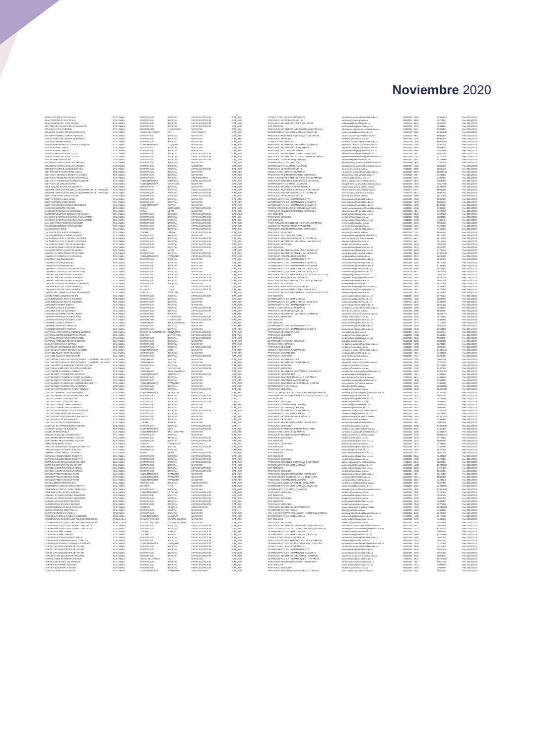Noviembre 2020
| BLANCO PEÑA ROSA CECILIA | COLOMBIA | BOGOTA D.C. | BOGOTA | ESPECIALIZACION | CAT_ASO | CONSULTORIO JURIDICO(CAMPUS) | consultorio.juridico@unimilitar.edu.co | 6500000 - 3206 | 13449640 | Res 0010/2020 |
| BLANCO PEÑA ROSA CECILIA | COLOMBIA | BOGOTA D.C. | BOGOTA | ESPECIALIZACION | CAT_ASO | PREGRADO DERECHO(CAMPUS) | derecho@unimilitar.edu.co | 6500000 - 3199 | 3870400 | Res 0010/2020 |
| BLANCO ROMERO JOSE PEDRO | COLOMBIA | BOGOTA D.C. | BOGOTA | ESPECIALIZACION | CAT_AUX | PREGRADO INGENIERIA CIVIL A DISTANCIA | icdistancia@unimilitar.edu.co | 7480333 - 6841 | 7992000 | Res 0010/2020 |
| BOHORQUEZ YUNIS CARLOS EDUARDO | COLOMBIA | BOGOTA D.C. | BOGOTA | ESPECIALIZACION | CAT_AUX | ESP. MEDICAS | post.medicina@unimilitar.edu.co | 6500000 - 2042 | 4644480 | Res 0010/2020 |
| BOLAÑO LOPEZ FABRIZIO | COLOMBIA | MAGDALENA | FUNDACION | MAGISTER | CAT_ASO | PREGRADO INGENIERIA INFORMATICA A DISTANCIA | informatica.distancia@unimilitar.edu.co | 6500000 - 8001 | 7837560 | Res 0010/2020 |
| BOLAÑOS CHAVEZ WILMAR REINERIO | COLOMBIA | VALLE DEL CAUCA | CALI | DOCTORADO | CAT_ASO | DEPARTAMENTO DE MATEMATICAS (CAMPUS) | matematicas@unimilitar.edu.co | 6500000 - 3055 | 13449640 | Res 0010/2020 |
| BOLIVAR RAMIREZ JORGE ENRIQUE | COLOMBIA | BOGOTA D.C. | BOGOTA | MAGISTER | CAT_ASO | PREGRADO ADMON DE EMPRESAS A DISTANCIA | admon.distancia@unimilitar.edu.co | 7480333 - 6841 | 6095880 | Res 0010/2020 |
| BONILLA BRICEÑO JAVIER FERNANDO | COLOMBIA | BOGOTA D.C. | BOGOTA | MAGISTER | CAT_ASO | PREGRADO MEDICINA | medicina@unimilitar.edu.co | 6500000 - 2048 | 1935200 | Res 0010/2020 |
| BONILLA CORREA MABEL | COLOMBIA | BOGOTA D.C. | BOGOTA | MAGISTER | CAT_ASO | CONSULTORIO JURIDICO | consultorio.juridico@unimilitar.edu.co | 6500000 - 1339 | 16062160 | Res 0010/2020 |
| BONILLA HERNANDEZ CESAR ALEXANDER | COLOMBIA | CUNDINAMARCA | FUQUENE | MAGISTER | CAT_AUX | PREGRADO INGENIERIA INDUSTRIAL (CAMPUS) | ingenieria.campus@unimilitar.edu.co | 6500000 - 3245 | 6290000 | Res 0010/2020 |
| BONILLA PEREZ AMED | COLOMBIA | BOGOTA D.C. | BOGOTA | MAGISTER | CAT_AUX | PREGRADO INGENIERIA CIVIL(CAMPUS) | ingenieria.campus@unimilitar.edu.co | 6500000 - 3008 | 9095440 | Res 0010/2020 |
| BONILLA PEREZ AMED | COLOMBIA | BOGOTA D.C. | BOGOTA | MAGISTER | CAT_ASO | PREGRADO BIOLOGIA APLICADA | programa.biologia@unimilitar.edu.co | 6500000 - 3085 | 2902800 | Res 0010/2020 |
| BONILLA RINCON PEDRO LUCIO | COLOMBIA | BOGOTA D.C. | BOGOTA | ESPECIALIZACION | CAT_AUX | PREGRADO ADMINISTRACION DE EMPRESAS | administracion@unimilitar.edu.co | 6500000 - 1317 | 2960000 | Res 0010/2020 |
| BONILLA RINCON PEDRO LUCIO | COLOMBIA | BOGOTA D.C. | BOGOTA | ESPECIALIZACION | CAT_AUX | PREGRADO INGENIERIA DE TELECOMUNICACIONES | ingtelecomunicaciones@unimilitar.edu.co | 6500000 - 1282 | 2220000 | Res 0010/2020 |
| BORJA PARRA ANA ELSA | COLOMBIA | BOGOTA D.C. | BOGOTA | ESPECIALIZACION | CAT_AUX | PREGRADO CONTADURIA(CAMPUS) | contaduria@unimilitar.edu.co | 6500000 - 3191 | 11707960 | Res 0010/2020 |
| BOURDON GARCIA JOSE ALEJANDRO | COLOMBIA | BOGOTA D.C. | BOGOTA | MAGISTER | CAT_AUX | DEPARTAMENTO DE QUIMICA | departamento.quimica@unimilitar.edu.co | 6500000 - 1526 | 4292000 | Res 0010/2020 |
| BOURDON GARCIA JOSE ALEJANDRO | COLOMBIA | BOGOTA D.C. | BOGOTA | MAGISTER | CAT_AUX | DEPARTAMENTO QUIMICA (CAMPUS) | departamento.quimica@unimilitar.edu.co | 6500000 - 1526 | 6954000 | Res 0010/2020 |
| BRICEÑO TORRES JUAN SEBASTIAN | COLOMBIA | BOGOTA D.C. | BOGOTA | ESPECIALIZACION | CAT_AUX | PREGRADO DERECHO(CAMPUS) | derecho@unimilitar.edu.co | 6500000 - 3199 | 6956000 | Res 0010/2020 |
| BRITTON NIETO STEPHANIE DAYAN | COLOMBIA | BOGOTA D.C. | BOGOTA | MAGISTER | CAT_ASO | CONSULTORIO JURIDICO(CAMPUS) | consultorio.juridico@unimilitar.edu.co | 6500000 - 3206 | 10827120 | Res 0010/2020 |
| BUITRAGO MORALES ERNESTO CAMILO | COLOMBIA | BOGOTA D.C. | BOGOTA | MAGISTER | CAT_ASO | PREGRADO ADMINISTRACION DE EMPRESAS | administracion@unimilitar.edu.co | 6500000 - 1317 | 7353760 | Res 0010/2020 |
| BUITRAGO PERDOMO MARTHA PATRICIA | COLOMBIA | BOGOTA D.C. | BOGOTA | UNIVERSITARIO | CAT_AUX | PREG. RELACIONES INTERN. Y EST. POL (CAMPUS) | relinternal@unimilitar.edu.co | 6500000 - 3033 | 8288000 | Res 0010/2020 |
| BUITRAGO RODRIGUEZ BLANCA AURORA | COLOMBIA | CUNDINAMARCA | GUAYABAL | ESPECIALIZACION | CAT_AUX | PREGRADO ADMON DE EMPRESAS A DISTANCIA | admon.distancia@unimilitar.edu.co | 7480333 - 6841 | 2664000 | Res 0010/2020 |
| BUITRAGO VILLANUEVA IVON | COLOMBIA | CUNDINAMARCA | GIRARDOT | MAGISTER | CAT_AUX | DEPARTAMENTO QUIMICA (CAMPUS) | departamento.quimica@unimilitar.edu.co | 6500000 - 1526 | 11618000 | Res 0010/2020 |
| BULA GAZABON CARLOS ALBERTO | COLOMBIA | BOGOTA D.C. | BOGOTA | MAGISTER | CAT_AUX | PREGRADO INGENIERIA MECATRONICA | ingmecatronica@unimilitar.edu.co | 6500000 - 1279 | 8224600 | Res 0010/2020 |
| BURBANO VARGAS HALMA CLAUDIA PATRICIA DEL ROSARIO | COLOMBIA | BOGOTA D.C. | BOGOTA | ESPECIALIZACION | CAT_AUX | PREGRADO ADMON DE EMPRESAS A DISTANCIA | admon.distancia@unimilitar.edu.co | 7480333 - 6841 | 1998000 | Res 0010/2020 |
| BURBANO VARGAS HALMA CLAUDIA PATRICIA DEL ROSARIO | COLOMBIA | BOGOTA D.C. | BOGOTA | ESPECIALIZACION | CAT_AUX | PREGRADO ADMON SEGURIDAD A DISTANCIA | asso.distancia@unimilitar.edu.co | 7480333 - 6841 | 3996000 | Res 0010/2020 |
| BUSTOS BUSTOS DIEGO FELIPE | COLOMBIA | BOGOTA D.C. | BOGOTA | ESPECIALIZACION | CAT_ASO | PREGRADO DERECHO(CAMPUS) | derecho@unimilitar.edu.co | 6500000 - 3199 | 5612080 | Res 0010/2020 |
| BUSTOS PARRA LINDA DIANA | COLOMBIA | BOGOTA D.C. | BOGOTA | MAGISTER | CAT_ASO | DEPARTAMENTO DE HUMANIDADES **** | humanidades@unimilitar.edu.co | 6500000 - 2179 | 1935200 | Res 0010/2020 |
| BUSTOS PARRA LINDA DIANA | COLOMBIA | BOGOTA D.C. | BOGOTA | MAGISTER | CAT_ASO | DEPARTAMENTO DE HUMANIDADES CAMPUS | humanidades@unimilitar.edu.co | 6500000 - 2179 | 9095440 | Res 0010/2020 |
| BUSTOS QUINTERO MARIA MERCEDES | COLOMBIA | CUNDINAMARCA | SUPATA | MAGISTER | CAT_AUX | DEPARTAMENTO DE HUMANIDADES CAMPUS | humanidades@unimilitar.edu.co | 6500000 - 2179 | 1480000 | Res 0010/2020 |
| CABEZAS BURBANO YACIRO | COLOMBIA | CAUCA | ALMAGUER | ESPECIALIZACION | CAT_AUX | TECNOLOGIA EN ELECT Y COMUNICACIONES | ingtelecomunicaciones@unimilitar.edu.co | 6500000 - 1282 | 6290000 | Res 0010/2020 |
| CABRERA GONZALEZ LUIS MIGUEL | COLOMBIA | HUILA | NEIVA | MAGISTER | CAT_ASO | PREGRADO ADMINISTRACION DE EMPRESAS | administracion@unimilitar.edu.co | 6500000 - 1317 | 8224600 | Res 0010/2020 |
| CABRERA VILLEGAS MANUEL FERNANDO | COLOMBIA | BOGOTA D.C. | BOGOTA | ESPECIALIZACION | CAT_AUX | ESP. MEDICAS | post.medicina@unimilitar.edu.co | 6500000 - 2042 | 5757220 | Res 0010/2020 |
| CACERES CASTRILLON DOUGLAS ALDEMAR | COLOMBIA | BOGOTA D.C. | BOGOTA | ESPECIALIZACION | CAT_ASI | PREGRADO MEDICINA | medicina@unimilitar.edu.co | 6500000 - 2048 | 3567200 | Res 0010/2020 |
| CACERES CASTRILLON DOUGLAS ALDEMAR | COLOMBIA | BOGOTA D.C. | BOGOTA | ESPECIALIZACION | CAT_ASI | ESP. MEDICAS | post.medicina@unimilitar.edu.co | 6500000 - 2042 | 4280640 | Res 0010/2020 |
| CADAVID OTERO MARGARITA MARIA | COLOMBIA | BOGOTA D.C. | BOGOTA | ESPECIALIZACION | CAT_AUX | PREG. RELACIONES INTERN. Y EST. POL (CAMPUS) | relinternal@unimilitar.edu.co | 6500000 - 3033 | 6956000 | Res 0010/2020 |
| CADENA BERMUDEZ YEIMY LILIANA | COLOMBIA | BOGOTA D.C. | BOGOTA | ESPECIALIZACION | CAT_AUX | DIVISION DE BIENESTAR UNIVERSITARIO | bienestar@unimilitar.edu.co | 6500000 - 1062 | 5328000 | Res 0010/2020 |
| CADENA VIDAL RAUL | COLOMBIA | BOGOTA D.C. | BOGOTA | ESPECIALIZACION | CAT_ASO | PREGRADO ADMINISTRACION DE EMPRESAS | administracion@unimilitar.edu.co | 6500000 - 1317 | 7353760 | Res 0010/2020 |
| CALDAS LEYVA JESUS HERNANDO | COLOMBIA | TOLIMA | HONDA | ESPECIALIZACION | CAT_AUX | PREGRADO DERECHO | derecho@unimilitar.edu.co | 6500000 - 1244 | 6956000 | Res 0010/2020 |
| CALDAS MARTINEZ MARIA LEONOR | COLOMBIA | BOGOTA D.C. | BOGOTA | MAGISTER | CAT_ASO | PREGRADO BIOLOGIA APLICADA | programa.biologia@unimilitar.edu.co | 6500000 - 3085 | 5612080 | Res 0010/2020 |
| CALDERON LOPEZ CLAUDIA CAROLINA | COLOMBIA | BOGOTA D.C. | BOGOTA | ESPECIALIZACION | CAT_ASI | PREGRADO ADMON SEGURIDAD A DISTANCIA | asso.distancia@unimilitar.edu.co | 7480333 - 6841 | 5618340 | Res 0010/2020 |
| CALDERON LOPEZ CLAUDIA CAROLINA | COLOMBIA | BOGOTA D.C. | BOGOTA | ESPECIALIZACION | CAT_ASI | PREGRADO INGENIERIA INDUSTRIAL A DISTANCIA | iidistancia@unimilitar.edu.co | 7480333 - 6841 | 4815720 | Res 0010/2020 |
| CALDERON URIBE OSCAR HERNANDO | COLOMBIA | BOGOTA D.C. | BOGOTA | ESPECIALIZACION | CAT_AUX | PREGRADO MEDICINA | medicina@unimilitar.edu.co | 6500000 - 2048 | 2960000 | Res 0010/2020 |
| CALDERON URIBE OSCAR HERNANDO | COLOMBIA | BOGOTA D.C. | BOGOTA | ESPECIALIZACION | CAT_AUX | ESP. MEDICAS | post.medicina@unimilitar.edu.co | 6500000 - 2042 | 3552000 | Res 0010/2020 |
| CALLEJAS BASTO JOSE FERNANDO | COLOMBIA | HUILA | NEIVA | MAGISTER | CAT_AUX | PREGRADO INGENIERIA BIOMEDICA (CAMPUS) | ing.biomedica@unimilitar.edu.co | 6500000 - 3008 | 6777680 | Res 0010/2020 |
| CAMACHO CHAVES MILTON ANTONIO | COLOMBIA | BOGOTA D.C. | BOGOTA | ESPECIALIZACION | CAT_ASO | PREGRADO INGENIERIA AMBIENTAL (CAMPUS) | ing.ambiental@unimilitar.edu.co | 6500000 - 3008 | 14320480 | Res 0010/2020 |
| CAMACHO GONZALEZ OLGA LUCIA | COLOMBIA | CUNDINAMARCA | ZIPAQUIRA | ESPECIALIZACION | CAT_AUX | PREGRADO CONTADURIA(CAMPUS) | contaduria@unimilitar.edu.co | 6500000 - 3191 | 5624000 | Res 0010/2020 |
| CAMARGO ALDANA MIGUEL | COLOMBIA | BOGOTA D.C. | BOGOTA | MAGISTER | CAT_ASO | DEPARTAMENTO DE HUMANIDADES **** | humanidades@unimilitar.edu.co | 6500000 - 2179 | 1935200 | Res 0010/2020 |
| CAMARGO ALDANA MIGUEL | COLOMBIA | BOGOTA D.C. | BOGOTA | MAGISTER | CAT_ASO | DEPARTAMENTO DE HUMANIDADES CAMPUS | humanidades@unimilitar.edu.co | 6500000 - 2179 | 5612080 | Res 0010/2020 |
| CAMARGO ALDANA MIGUEL | COLOMBIA | BOGOTA D.C. | BOGOTA | MAGISTER | CAT_ASO | DEPARTAMENTO DE HUMANIDADES MEDICINA | humanidades@unimilitar.edu.co | 6500000 - 2179 | 1741680 | Res 0010/2020 |
| CAMARGO CASTRO CLAUDIA HELENA | COLOMBIA | BOGOTA D.C. | BOGOTA | MAGISTER | CAT_ASO | DEPARTAMENTO DE MATEMATICAS (CAMPUS) | matematicas@unimilitar.edu.co | 6500000 - 3055 | 3870400 | Res 0010/2020 |
| CAMARGO CASTRO CLAUDIA HELENA | COLOMBIA | BOGOTA D.C. | BOGOTA | MAGISTER | CAT_ASO | DEPARTAMENTO DE MATEMATICAS - DIST 2013 | matematicas@unimilitar.edu.co | 7480333 - 6841 | 2613520 | Res 0010/2020 |
| CAMERO ANGARITA FABIO ENRIQUE | COLOMBIA | BOGOTA D.C. | BOGOTA | ESPECIALIZACION | CAT_AUX | PREGRADO RELACIONES INTER Y ESTUDIOS POLITICOS | relinternal@unimilitar.edu.co | 6500000 - 1344 | 2960000 | Res 0010/2020 |
| CAMERO ANGARITA FABIO ENRIQUE | COLOMBIA | BOGOTA D.C. | BOGOTA | ESPECIALIZACION | CAT_AUX | PREGRADO ADMON DE LA SEGURIDAD | seguridad.integral@unimilitar.edu.co | 6500000 - 1346 | 5624000 | Res 0010/2020 |
| CAMERO ANGARITA FABIO ENRIQUE | COLOMBIA | BOGOTA D.C. | BOGOTA | ESPECIALIZACION | CAT_AUX | PREG. RELACIONES INTERN. Y EST. POL (CAMPUS) | relinternal@unimilitar.edu.co | 6500000 - 3033 | 2960000 | Res 0010/2020 |
| CANALES RODRIGUEZ MARIO FERNANDO | COLOMBIA | BOGOTA D.C. | BOGOTA | MAGISTER | CAT_ASO | PREGRADO ECONOMIA | economia@unimilitar.edu.co | 6500000 - 1318 | 5612080 | Res 0010/2020 |
| CANARIA BURGOS LUIS EDUARDO | COLOMBIA | BOYACA | TUNJA | ESPECIALIZACION | CAT_ASO | PREGRADO ADMON DE LA SEGURIDAD | seguridad.integral@unimilitar.edu.co | 6500000 - 1346 | 7353760 | Res 0010/2020 |
| CANARIA BURGOS LUIS EDUARDO | COLOMBIA | BOYACA | TUNJA | ESPECIALIZACION | CAT_ASO | PREGRADO ADMINISTRACION DE EMPRESAS | administracion@unimilitar.edu.co | 6500000 - 1317 | 3870400 | Res 0010/2020 |
| CANCELADO FRANCO HENRY EDELBERTO | COLOMBIA | CAUCA | POPAYAN | MAGISTER | CAT_ASO | PREGRADO RELACIONES INTER Y ESTUDIOS POLITICOS | relinternal@unimilitar.edu.co | 6500000 - 1344 | 3676880 | Res 0010/2020 |
| CANRO CABRA ANDRES FELIPE | COLOMBIA | BOGOTA D.C. | BOGOTA | ESPECIALIZACION | CAT_AUX | ESP. MEDICAS | post.medicina@unimilitar.edu.co | 6500000 - 2042 | 1776000 | Res 0010/2020 |
| CAÑON RINCON CARLOS ALBERTO | COLOMBIA | BOGOTA D.C. | BOGOTA | MAGISTER | CAT_ASO | DEPARTAMENTO DE MATEMATICAS | matematicas@unimilitar.edu.co | 6500000 - 1520 | 2902800 | Res 0010/2020 |
| CAÑON RINCON CARLOS ALBERTO | COLOMBIA | BOGOTA D.C. | BOGOTA | MAGISTER | CAT_ASO | DEPARTAMENTO DE MATEMATICAS - DIST 2013 | matematicas@unimilitar.edu.co | 7480333 - 6841 | 7837560 | Res 0010/2020 |
| CARDENAS SIERRA MATEO | COLOMBIA | BOGOTA D.C. | BOGOTA | MAGISTER | CAT_AUX | DEPARTAMENTO DE HUMANIDADES **** | humanidades@unimilitar.edu.co | 6500000 - 2179 | 2960000 | Res 0010/2020 |
| CARDENAS VELEZ EDUARDO | COLOMBIA | BOGOTA D.C. | BOGOTA | ESPECIALIZACION | CAT_ASO | CONSULTORIO JURIDICO(CAMPUS) | consultorio.juridico@unimilitar.edu.co | 6500000 - 3206 | 7353760 | Res 0010/2020 |
| CARDENAS VELEZ EDUARDO | COLOMBIA | BOGOTA D.C. | BOGOTA | ESPECIALIZACION | CAT_ASO | PREGRADO DERECHO(CAMPUS) | derecho@unimilitar.edu.co | 6500000 - 3199 | 9095440 | Res 0010/2020 |
| CARDOZO GUZMAN OSCAR JAVIER | COLOMBIA | BOGOTA D.C. | BOGOTA | MAGISTER | CAT_ASO | PREGRADO INGENIERIA INDUSTRIAL (CAMPUS) | ingenieria.campus@unimilitar.edu.co | 6500000 - 3245 | 10827120 | Res 0010/2020 |
| CARMONA PERTUZ VICENTE JOSE | COLOMBIA | MAGDALENA | FUNDACION | ESPECIALIZACION | CAT_ASO | PREGRADO MEDICINA | medicina@unimilitar.edu.co | 6500000 - 2048 | 3870400 | Res 0010/2020 |
| CARMONA PERTUZ VICENTE JOSE | COLOMBIA | MAGDALENA | FUNDACION | ESPECIALIZACION | CAT_ASO | ESP. MEDICAS | post.medicina@unimilitar.edu.co | 6500000 - 2042 | 4644480 | Res 0010/2020 |
| CARREÑO JAIMES MARISOL | COLOMBIA | SANTANDER | BUCARAMANGA | MAGISTER | CAT_ASO | ESP. MEDICAS | post.medicina@unimilitar.edu.co | 6500000 - 2042 | 2322240 | Res 0010/2020 |
| CARREÑO MORENO PATRICIA | COLOMBIA | BOGOTA D.C. | BOGOTA | MAGISTER | CAT_ASO | DEPARTAMENTO DE HUMANIDADES **** | humanidades@unimilitar.edu.co | 6500000 - 2179 | 3580120 | Res 0010/2020 |
| CARREÑO MORENO PATRICIA | COLOMBIA | BOGOTA D.C. | BOGOTA | MAGISTER | CAT_ASO | DEPARTAMENTO DE HUMANIDADES CAMPUS | humanidades@unimilitar.edu.co | 6500000 - 2179 | 1451400 | Res 0010/2020 |
| CARVAJAL CONTRERAS CARMEN MARISOL | COLOMBIA | NORTE DE SANTANDER | CHINACOTA | ESPECIALIZACION | CAT_AUX | PREGRADO INGENIERIA CIVIL | ingcivil@unimilitar.edu.co | 6500000 - 1276 | 6956000 | Res 0010/2020 |
| CARVAJAL HERRERA MARTIN ULPIANO | COLOMBIA | BOLIVAR | CARTAGENA | ESPECIALIZACION | CAT_ASO | PREGRADO MEDICINA | medicina@unimilitar.edu.co | 6500000 - 2048 | 1935200 | Res 0010/2020 |
| CARVAJAL PEREZ IVON ESTEPHANIE | COLOMBIA | BOGOTA D.C. | BOGOTA | ESPECIALIZACION | CAT_AUX | ESP. MEDICAS | post.medicina@unimilitar.edu.co | 6500000 - 2042 | 1184000 | Res 0010/2020 |
| CARVAJAL TABORDA EDUAR ENRIQUE | COLOMBIA | BOGOTA D.C. | BOGOTA | MAGISTER | CAT_AUX | DEPARTAMENTO FISICA (CAMPUS) | fisica@unimilitar.edu.co | 6500000 - 3052 | 6290000 | Res 0010/2020 |
| CASAS RAMOS YUDY NATALIA | COLOMBIA | BOGOTA D.C. | BOGOTA | MAGISTER | CAT_AUX | CONSULTORIO JURIDICO | consultorio.juridico@unimilitar.edu.co | 6500000 - 1339 | 5624000 | Res 0010/2020 |
| CASTAÑEDA CASTAÑEDA MIKE JIMMY | COLOMBIA | BOGOTA D.C. | BOGOTA | ESPECIALIZACION | CAT_TIT | PREGRADO MEDICINA | medicina@unimilitar.edu.co | 6500000 - 2048 | 8097600 | Res 0010/2020 |
| CASTAÑEDA TORRES GERMAN ALONSO | COLOMBIA | CUNDINAMARCA | COTA | MAGISTER | CAT_ASO | CONSULTORIO JURIDICO(CAMPUS) | consultorio.juridico@unimilitar.edu.co | 6500000 - 3206 | 13449640 | Res 0010/2020 |
| CASTELBLANCO OMAR EDUARDO | COLOMBIA | BOGOTA D.C. | BOGOTA | MAGISTER | CAT_ASO | PREGRADO CONTADURIA | contaduria@unimilitar.edu.co | 6500000 - 1313 | 7353760 | Res 0010/2020 |
| CASTELBLANCO GOMEZ WILSON | COLOMBIA | BOGOTA D.C. | BOGOTA | ESPECIALIZACION | CAT_AUX | PREGRADO DERECHO | derecho@unimilitar.edu.co | 6500000 - 1244 | 5624000 | Res 0010/2020 |
| CASTELLANOS BALLESTEROS FRANCETH JUSTINE EDUARDO | COLOMBIA | SANTANDER | SAN GIL | MAGISTER | CAT_AUX | PREGRADO INGENIERIA CIVIL | ingcivil@unimilitar.edu.co | 6500000 - 1276 | 2960000 | Res 0010/2020 |
| CASTELLANOS BALLESTEROS FRANCETH JUSTINE EDUARDO | COLOMBIA | SANTANDER | SAN GIL | MAGISTER | CAT_AUX | PREGRADO INGENIERIA CIVIL(CAMPUS) | ingenieria.campus@unimilitar.edu.co | 6500000 - 3008 | 2220000 | Res 0010/2020 |
| CASTELLANOS CORREDOR JORGE ELIECER | COLOMBIA | BOGOTA D.C. | BOGOTA | ESPECIALIZACION | CAT_ASO | PREGRADO MEDICINA | medicina@unimilitar.edu.co | 6500000 - 2048 | 3870400 | Res 0010/2020 |
| CASTELLAR ARBELAEZ GERARDO ENRIQUE | COLOMBIA | BOLIVAR | CARTAGENA | ESPECIALIZACION | CAT_AUX | PREGRADO MEDICINA | medicina@unimilitar.edu.co | 6500000 - 2048 | 1480000 | Res 0010/2020 |
| CASTELLANOS GABRIEL HUMBERTO | COLOMBIA | SANTANDER | BUCARAMANGA | MAGISTER | CAT_ASO | PREGRADO INGENIERIA MECATRONICA (CAMPUS) | mecatronica.campus@unimilitar.edu.co | 6500000 - 3009 | 14320480 | Res 0010/2020 |
| CASTIBLANCO CONTRERAS RICARDO | COLOMBIA | CUNDINAMARCA | CHOCONTA | ESPECIALIZACION | CAT_ASO | PREGRADO CONTADURIA | contaduria@unimilitar.edu.co | 6500000 - 1313 | 7353760 | Res 0010/2020 |
| CASTIBLANCO GONZALEZ LAURA CAROLINA | COLOMBIA | BOGOTA D.C. | BOGOTA | MAGISTER | CAT_ASI | PREGRADO ADMON SEGURIDAD A DISTANCIA | asso.distancia@unimilitar.edu.co | 7480333 - 6841 | 3483360 | Res 0010/2020 |
| CASTIBLANCO GONZALEZ LAURA CAROLINA | COLOMBIA | BOGOTA D.C. | BOGOTA | MAGISTER | CAT_ASO | PREGRADO ADMON DE LA SEGURIDAD | seguridad.integral@unimilitar.edu.co | 6500000 - 1346 | 7353760 | Res 0010/2020 |
| CASTIBLANCO RODRIGUEZ CATHERINE LISVETH | COLOMBIA | CUNDINAMARCA | ZIPAQUIRA | MAGISTER | CAT_AUX | PREGRADO ADMON DE LA SEGURIDAD CAMPUS | asso.campus@unimilitar.edu.co | 6500000 - 3092 | 4292000 | Res 0010/2020 |
| CASTIBLANCO SUAREZ RAUL EDUARDO | COLOMBIA | BOGOTA D.C. | BOGOTA | MAGISTER | CAT_ASI | DEPARTAMENTO DE FISICA | fisica@unimilitar.edu.co | 6500000 - 1532 | 11593400 | Res 0010/2020 |
| CASTILLA STIPCIANOS ALFREDO IGNACIO | COLOMBIA | BOGOTA D.C. | BOGOTA | ESPECIALIZACION | CAT_ASI | PREGRADO MEDICINA | medicina@unimilitar.edu.co | 6500000 - 2048 | 16052400 | Res 0010/2020 |
| CASTILLO RAMIREZ JULIO ALBERTO | COLOMBIA | CUNDINAMARCA | NEMOCON | MAGISTER | CAT_ASO | DPTO TECNOLOGIAS DEL CONOCIMIENTO (DISTANCIA) | tecnologias.conocimiento@unimilitar.edu.co | 6500000 - 1220 | 5225040 | Res 0010/2020 |
| CASTRO BERMUDEZ ADRIANA CAROLINA | COLOMBIA | BOGOTA D.C. | BOGOTA | ESPECIALIZACION | CAT_AUX | PREGRADO RELACIONES INTER Y ESTUDIOS POLITICOS | relinternal@unimilitar.edu.co | 6500000 - 1344 | 2960000 | Res 0010/2020 |
| CASTRO GOMEZ LUIS ANTONIO | COLOMBIA | BOGOTA D.C. | BOGOTA | ESPECIALIZACION | CAT_TIT | ESP. MEDICAS | post.medicina@unimilitar.edu.co | 6500000 - 2042 | 6478300 | Res 0010/2020 |
| CASTRO GOMEZ LUIS ANTONIO | COLOMBIA | BOGOTA D.C. | BOGOTA | ESPECIALIZACION | CAT_TIT | PREGRADO MEDICINA | medicina@unimilitar.edu.co | 6500000 - 2048 | 4048800 | Res 0010/2020 |
| CASTRO LOSADA CARLOS ARTURO | COLOMBIA | BOGOTA D.C. | BOGOTA | MAGISTER | CAT_ASO | PREGRADO CONTADURIA(CAMPUS) | contaduria@unimilitar.edu.co | 6500000 - 3191 | 9095440 | Res 0010/2020 |
| CASTRO LOSADA CARLOS ARTURO | COLOMBIA | BOGOTA D.C. | BOGOTA | MAGISTER | CAT_ASO | PREGRADO ECONOMIA (CAMPUS) | economia@unimilitar.edu.co | 6500000 - 1300 | 2999560 | Res 0010/2020 |
| CASTRO MEJIA FRANCISCO ALEXANDER | COLOMBIA | BOGOTA D.C. | BOGOTA | ESPECIALIZACION | CAT_AUX | PREGRADO INGENIERIA CIVIL(CAMPUS) | ingenieria.campus@unimilitar.edu.co | 6500000 - 3008 | 4292000 | Res 0010/2020 |
| CASTRO PARRA NESTOR EDUARDO | COLOMBIA | BOGOTA D.C. | BOGOTA | MAGISTER | CAT_TIT | DEPARTAMENTO DE MATEMATICAS | matematicas@unimilitar.edu.co | 6500000 - 1520 | 7827680 | Res 0010/2020 |
| CASTRO PESCADOR ANDRES MAURICIO | COLOMBIA | BOGOTA D.C. | BOGOTA | MAGISTER | CAT_ASO | PREGRADO INGENIERIA MECATRONICA | ingmecatronica@unimilitar.edu.co | 6500000 - 1279 | 14320480 | Res 0010/2020 |
| CASTRO RINCON JHON EDWIN | COLOMBIA | BOGOTA D.C. | BOGOTA | MAGISTER | CAT_ASO | PREGRADO DERECHO | derecho@unimilitar.edu.co | 6500000 - 1244 | 7353760 | Res 0010/2020 |
| CASTRO TRUJILLO JUAN HARVEY | COLOMBIA | TOLIMA | IBAGUE | MAGISTER | CAT_ASO | PREGRADO ADMINISTRACION DE EMPRESAS | administracion@unimilitar.edu.co | 6500000 - 1317 | 2902800 | Res 0010/2020 |
| CAYCEDO BELTRAN RUBEN ERNESTO | COLOMBIA | BOGOTA D.C. | BOGOTA | ESPECIALIZACION | CAT_TIT | PREGRADO MEDICINA | medicina@unimilitar.edu.co | 6500000 - 2048 | 13496000 | Res 0010/2020 |
| CAYCEDO DUQUE ALEJANDRA | COLOMBIA | CUNDINAMARCA | CHIA | ESPECIALIZACION | CAT_ASI | TECNOLOGIA ATENCION PRE HOSPITALARIA | medicina.social@unimilitar.edu.co | 6500000 - 3197 | 6331780 | Res 0010/2020 |
| CEDIEL PEÑA MARIELA | COLOMBIA | CUNDINAMARCA | SAN CAYETANO | MAGISTER | CAT_ASO | CONSULTORIO JURIDICO(CAMPUS) | consultorio.juridico@unimilitar.edu.co | 6500000 - 3206 | 13449640 | Res 0010/2020 |
| CENDALES LADINO EDWIN DARIO | COLOMBIA | BOGOTA D.C. | BOGOTA | MAGISTER | CAT_ASO | PREGRADO INGENIERIA MECATRONICA | ingmecatronica@unimilitar.edu.co | 6500000 - 1279 | 10827120 | Res 0010/2020 |
| CENTANARO MEZA GABRIEL ADOLFO | COLOMBIA | BOGOTA D.C. | BOGOTA | ESPECIALIZACION | CAT_ASO | PREGRADO MEDICINA | medicina@unimilitar.edu.co | 6500000 - 2048 | 3870400 | Res 0010/2020 |
| CENTANARO MEZA GABRIEL ADOLFO | COLOMBIA | BOGOTA D.C. | BOGOTA | ESPECIALIZACION | CAT_ASO | ESP. MEDICAS | post.medicina@unimilitar.edu.co | 6500000 - 2042 | 5805600 | Res 0010/2020 |
| CHACON MORENO HUGO | COLOMBIA | CAUCA | FLORENCIA | MAGISTER | CAT_ASO | PREGRADO DERECHO | derecho@unimilitar.edu.co | 6500000 - 1244 | 7353760 | Res 0010/2020 |
| CHACON ZAMBRANO LEONARDO ANDRES | COLOMBIA | SANTANDER | SAN GIL | ESPECIALIZACION | CAT_AUX | ESP. MEDICAS | post.medicina@unimilitar.edu.co | 6500000 - 2042 | 2368000 | Res 0010/2020 |
| CHACON ZAPATA JORGE ALBERTO | COLOMBIA | BOGOTA D.C. | BOGOTA | MAGISTER | CAT_AUX | PREGRADO ECONOMIA | economia@unimilitar.edu.co | 6500000 - 1318 | 9620000 | Res 0010/2020 |
| CHARRY LOPEZ MARCO LUCIANO | COLOMBIA | HUILA | NEIVA | ESPECIALIZACION | CAT_AUX | ESP. MEDICAS | post.medicina@unimilitar.edu.co | 6500000 - 2042 | 3552000 | Res 0010/2020 |
| CHASKEL HEILBRONNER ROBERTO | COLOMBIA | BOGOTA D.C. | BOGOTA | ESPECIALIZACION | CAT_ASO | ESP. MEDICAS | post.medicina@unimilitar.edu.co | 6500000 - 2042 | 4644480 | Res 0010/2020 |
| CHASKEL HEILBRONNER ROBERTO | COLOMBIA | BOGOTA D.C. | BOGOTA | ESPECIALIZACION | CAT_ASO | PREGRADO MEDICINA | medicina@unimilitar.edu.co | 6500000 - 2048 | 3870400 | Res 0010/2020 |
| CHAVES ALVARADO DIANA FERNANDA | COLOMBIA | BOGOTA D.C. | BOGOTA | ESPECIALIZACION | CAT_AUX | PREGRADO ADMON DE EMPRESAS A DISTANCIA | admon.distancia@unimilitar.edu.co | 7480333 - 6841 | 6660000 | Res 0010/2020 |
| CHAVES ESCOBAR RAFAEL FELIPE | COLOMBIA | BOGOTA D.C. | BOGOTA | MAGISTER | CAT_AUX | DEPARTAMENTO DE MATEMATICAS | matematicas@unimilitar.edu.co | 6500000 - 1520 | 11707960 | Res 0010/2020 |
| CHIQUILLO ESPITIA ANGELA MARIA | COLOMBIA | BOGOTA D.C. | BOGOTA | ESPECIALIZACION | CAT_AUX | ESP. MEDICAS | post.medicina@unimilitar.edu.co | 6500000 - 2042 | 1776000 | Res 0010/2020 |
| CHIQUILLO ESPITIA ANGELA MARIA | COLOMBIA | BOGOTA D.C. | BOGOTA | ESPECIALIZACION | CAT_AUX | PREGRADO MEDICINA | medicina@unimilitar.edu.co | 6500000 - 2048 | 2960000 | Res 0010/2020 |
| CHIQUIZA PRIETO MAGDA PILAR | COLOMBIA | CUNDINAMARCA | ZIPAQUIRA | MAGISTER | CAT_ASO | PREGRADO ADMINISTRACION DE EMPRESAS | administracion@unimilitar.edu.co | 6500000 - 1317 | 5612080 | Res 0010/2020 |
| CHIQUIZA PRIETO MAGDA PILAR | COLOMBIA | CUNDINAMARCA | ZIPAQUIRA | MAGISTER | CAT_ASO | TECNOLOGIA EN CONTABILIDAD Y TRIBUTARIA | contaduria@unimilitar.edu.co | 6500000 - 3191 | 1935200 | Res 0010/2020 |
| CHIQUIZA PRIETO MAGDA PILAR | COLOMBIA | CUNDINAMARCA | ZIPAQUIRA | MAGISTER | CAT_ASO | PREGRADO CONTADURIA(CAMPUS) | contaduria@unimilitar.edu.co | 6500000 - 3191 | 2128720 | Res 0010/2020 |
| CHISICA MAHECHA MARCELA | COLOMBIA | BOGOTA D.C. | BOGOTA | UNIVERSITARIO | CAT_AUX | TECNOLOGIA ATENCION PRE HOSPITALARIA | medicina.social@unimilitar.edu.co | 6500000 - 3197 | 2960000 | Res 0010/2020 |
| CIFUENTES GARZON JAIRO ALBERTO | COLOMBIA | BOYACA | TUTA | MAGISTER | CAT_AUX | DEPARTAMENTO DE MATEMATICAS (CAMPUS) | matematicas@unimilitar.edu.co | 6500000 - 3055 | 11707960 | Res 0010/2020 |
| CIFUENTES PORTILLO JUDY MARCELA | COLOMBIA | BOGOTA D.C. | BOGOTA | MAGISTER | CAT_AUX | DEPARTAMENTO QUIMICA (CAMPUS) | departamento.quimica@unimilitar.edu.co | 6500000 - 1526 | 12950000 | Res 0010/2020 |
| CIFUENTES ZEA JUDITH KARINA | COLOMBIA | CUNDINAMARCA | LA PALMA | ESPECIALIZACION | CAT_AUX | PREGRADO MEDICINA | medicina@unimilitar.edu.co | 6500000 - 2048 | 2220000 | Res 0010/2020 |
| CITARELLA OTERO DANILO ARMANDO | COLOMBIA | BOGOTA D.C. | BOGOTA | ESPECIALIZACION | CAT_AUX | ESP. MEDICAS | post.medicina@unimilitar.edu.co | 6500000 - 2042 | 3552000 | Res 0010/2020 |
| CITARELLA OTERO DANILO ARMANDO | COLOMBIA | BOGOTA D.C. | BOGOTA | ESPECIALIZACION | CAT_AUX | PREGRADO MEDICINA | medicina@unimilitar.edu.co | 6500000 - 2048 | 2960000 | Res 0010/2020 |
| CLAVIJO CRUZ EDGAR ORLANDO | COLOMBIA | BOGOTA D.C. | BOGOTA | ESPECIALIZACION | CAT_ASO | ESP. MEDICAS | post.medicina@unimilitar.edu.co | 6500000 - 2042 | 4644480 | Res 0010/2020 |
| CLAVIJO CRUZ EDGAR ORLANDO | COLOMBIA | BOGOTA D.C. | BOGOTA | ESPECIALIZACION | CAT_ASO | PREGRADO MEDICINA | medicina@unimilitar.edu.co | 6500000 - 2048 | 3870400 | Res 0010/2020 |
| CLAVIJO MENDOZA JUAN RICARDO | COLOMBIA | QUINDIO | ARMENIA | UNIVERSITARIO | CAT_ASO | PREGRADO INGENIERIA MECATRONICA | ingmecatronica@unimilitar.edu.co | 6500000 - 1279 | 16933000 | Res 0010/2020 |
| CLAVIJO VARGAS NINA STELLA | COLOMBIA | BOGOTA D.C. | BOGOTA | MAGISTER | CAT_TIT | DEPARTAMENTO DE FISICA | fisica@unimilitar.edu.co | 6500000 - 1532 | 9342320 | Res 0010/2020 |
| CLIVIO HERNANDEZ CAMILA | COLOMBIA | BOGOTA D.C. | BOGOTA | MAGISTER | CAT_AUX | TEC. EN GESTION Y PRODUCCION HORTICOLA CAMPUS | tecnologia.horticultura@unimilitar.edu.co | 6500000 - 3183 | 5624000 | Res 0010/2020 |
| COHECHA TORRES CAMILO HUMBERTO | COLOMBIA | CUNDINAMARCA | CAQUEZA | MAGISTER | CAT_ASO | DEPARTAMENTO DE MATEMATICAS | matematicas@unimilitar.edu.co | 6500000 - 1520 | 5612080 | Res 0010/2020 |
| COLMENARES BETANCOURT ALEJANDRO EMILIO | VENEZUELA | ESTADO TACHIRA | CAPITAL TACHIRA | MAGISTER | CAT_ASO | ESP. MEDICAS | post.medicina@unimilitar.edu.co | 6500000 - 2042 | 7450520 | Res 0010/2020 |
| COLMENARES BETANCOURT ALEJANDRO EMILIO | VENEZUELA | ESTADO TACHIRA | CAPITAL TACHIRA | MAGISTER | CAT_ASO | PREGRADO MEDICINA | medicina@unimilitar.edu.co | 6500000 - 2048 | 3870400 | Res 0010/2020 |
| CONTRERAS CALLEJAS LILIANA CONSTANZA | COLOMBIA | BOGOTA D.C. | BOGOTA | ESPECIALIZACION | CAT_ASO | PREGRADO INGENIERIA INFORMATICA A DISTANCIA | informatica.distancia@unimilitar.edu.co | 6500000 - 8001 | 6966720 | Res 0010/2020 |
| CONTRERAS CALLEJAS LILIANA CONSTANZA | COLOMBIA | BOGOTA D.C. | BOGOTA | ESPECIALIZACION | CAT_ASO | DPTO TECNOLOGIAS DEL CONOCIMIENTO (DISTANCIA) | tecnologias.conocimiento@unimilitar.edu.co | 6500000 - 1220 | 5225040 | Res 0010/2020 |
| CONTRERAS NIÑO DANIEL | COLOMBIA | TOLIMA | IBAGUE | ESPECIALIZACION | CAT_ASO | DEPARTAMENTO DE MATEMATICAS | matematicas@unimilitar.edu.co | 6500000 - 1520 | 2902800 | Res 0010/2020 |
| CONTRERAS NIÑO DANIEL | COLOMBIA | TOLIMA | IBAGUE | ESPECIALIZACION | CAT_ASO | DEPARTAMENTO DE MATEMATICAS (CAMPUS) | matematicas@unimilitar.edu.co | 6500000 - 3055 | 11707960 | Res 0010/2020 |
| CONTRERAS PARRA MARIA CAMILA | COLOMBIA | BOGOTA D.C. | BOGOTA | ESPECIALIZACION | CAT_AUX | CONSULTORIO JURIDICO(CAMPUS) | consultorio.juridico@unimilitar.edu.co | 6500000 - 3206 | 2960000 | Res 0010/2020 |
| CONTRERAS SANABRIA ANGIE LIZZETHE | COLOMBIA | BOGOTA D.C. | BOGOTA | ESPECIALIZACION | CAT_AUX | PREG. RELACIONES INTERN. Y EST. POL (CAMPUS) | relinternal@unimilitar.edu.co | 6500000 - 3033 | 2960000 | Res 0010/2020 |
| CONTRERAS SUAREZ YENNIFI ALEJANDRA | COLOMBIA | CUNDINAMARCA | ZIPAQUIRA | ESPECIALIZACION | CAT_AUX | DEPARTAMENTO DE TECNOLOGIAS DEL CONOCIMI | tecnologias.conocimiento@unimilitar.edu.co | 6500000 - 1220 | 2220000 | Res 0010/2020 |
| CORAL CARDENAS MARIA DEL PILAR | COLOMBIA | BOGOTA D.C. | BOGOTA | ESPECIALIZACION | CAT_AUX | CONSULTORIO JURIDICO(CAMPUS) | consultorio.juridico@unimilitar.edu.co | 6500000 - 3206 | 7622000 | Res 0010/2020 |
| CORAL CARDENAS MARIA DEL PILAR | COLOMBIA | BOGOTA D.C. | BOGOTA | ESPECIALIZACION | CAT_AUX | DEPARTAMENTO DE HUMANIDADES **** | humanidades@unimilitar.edu.co | 6500000 - 2179 | 2960000 | Res 0010/2020 |
| CORAL CARDENAS MARIA DEL PILAR | COLOMBIA | BOGOTA D.C. | BOGOTA | ESPECIALIZACION | CAT_AUX | DEPARTAMENTO DE HUMANIDADES CAMPUS | humanidades@unimilitar.edu.co | 6500000 - 2179 | 2960000 | Res 0010/2020 |
| CORDERO SAENZ NESTOR ORLANDO | COLOMBIA | BOGOTA D.C. | BOGOTA | ESPECIALIZACION | CAT_ASO | PREGRADO INGENIERIA INDUSTRIAL (CAMPUS) | ingenieria.campus@unimilitar.edu.co | 6500000 - 3245 | 9095440 | Res 0010/2020 |
| CORRALES MEJIA MARIA CRISTINA | COLOMBIA | VALLE DEL CAUCA | CALI | MAGISTER | CAT_AUX | DEPARTAMENTO DE HUMANIDADES - DISTANCIA | humanidades@unimilitar.edu.co | 7480333 - 6841 | 15288000 | Res 0010/2020 |
| CORREA BECERRA LUIS ENRIQUE | COLOMBIA | BOGOTA D.C. | BOGOTA | ESPECIALIZACION | CAT_AUX | PREGRADO ADMINISTRACION DE EMPRESAS | administracion@unimilitar.edu.co | 6500000 - 1317 | 11611200 | Res 0010/2020 |
| CORREA MAZUERA CATALINA | COLOMBIA | BOGOTA D.C. | BOGOTA | ESPECIALIZACION | CAT_ASO | ESP. MEDICAS | post.medicina@unimilitar.edu.co | 6500000 - 2042 | 4644480 | Res 0010/2020 |
| CORREA MAZUERA CATALINA | COLOMBIA | BOGOTA D.C. | BOGOTA | ESPECIALIZACION | CAT_ASO | PREGRADO MEDICINA | medicina@unimilitar.edu.co | 6500000 - 2048 | 2902800 | Res 0010/2020 |
| CORTES CABEZAS EDINSON | COLOMBIA | CUNDINAMARCA | ZIPAQUIRA | UNIVERSITARIO | CAT_AUX | PREGRADO ADMON DE LA SEGURIDAD CAMPUS | asso.campus@unimilitar.edu.co | 6500000 - 3092 | 2960000 | Res 0010/2020 |